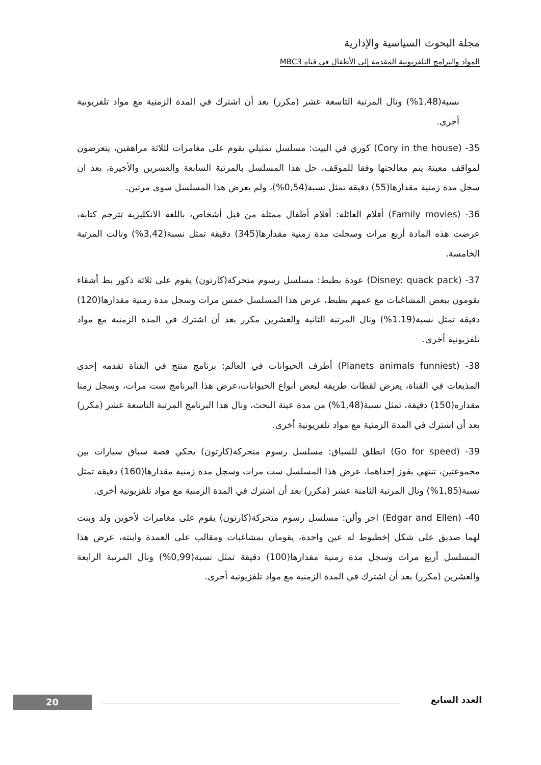مجلة البحوث السياسية والإدارية
المواد والبرامج التلفزيونية المقدمة إلى الأطفال في قناه MBC3
نسبة(1,48%) ونال المرتبة التاسعة عشر (مكرر) بعد أن اشترك في المدة الزمنية مع مواد تلفزيونية أخرى.
35- (Cory in the house) كوري في البيت: مسلسل تمثيلي يقوم على مغامرات لثلاثة مراهقين، يتعرضون لمواقف معينة يتم معالجتها وفقا للموقف، حل هذا المسلسل بالمرتبة السابعة والعشرين والأخيرة، بعد ان سجل مدة زمنية مقدارها(55) دقيقة تمثل نسبة(0,54%)، ولم يعرض هذا المسلسل سوى مرتين.
36- (Family movies) أفلام العائلة: أفلام أطفال ممثلة من قبل أشخاص، باللغة الانكليزية تترجم كتابة، عرضت هذه المادة أربع مرات وسجلت مدة زمنية مقدارها(345) دقيقة تمثل نسبة(3,42%) ونالت المرتبة الخامسة.
37- (Disney: quack pack) عودة بطبط: مسلسل رسوم متحركة(كارتون) يقوم على ثلاثة ذكور بط أشقاء يقومون ببعض المشاغبات مع عمهم بطبط، عرض هذا المسلسل خمس مرات وسجل مدة زمنية مقدارها(120) دقيقة تمثل نسبة(1.19%) ونال المرتبة الثانية والعشرين مكرر بعد أن اشترك في المدة الزمنية مع مواد تلفزيونية أخرى.
38- (Planets animals funniest) أطرف الحيوانات في العالم: برنامج منتج في القناة تقدمه إحدى المذيعات في القناة، يعرض لقطات طريفة لبعض أنواع الحيوانات،عرض هذا البرنامج ست مرات، وسجل زمنا مقداره(150) دقيقة، تمثل نسبة(1,48%) من مدة عينة البحث، ونال هذا البرنامج المرتبة التاسعة عشر (مكرر) بعد أن اشترك في المدة الزمنية مع مواد تلفزيونية أخرى.
39- (Go for speed) انطلق للسباق: مسلسل رسوم متحركة(كارتون) يحكي قصة سباق سيارات بين مجموعتين، تنتهي بفوز إحداهما، عرض هذا المسلسل ست مرات وسجل مدة زمنية مقدارها(160) دقيقة تمثل نسبة(1,85%) ونال المرتبة الثامنة عشر (مكرر) بعد أن اشترك في المدة الزمنية مع مواد تلفزيونية أخرى.
40- (Edgar and Ellen) اجر وألن: مسلسل رسوم متحركة(كارتون) يقوم على مغامرات لأخوين ولد وبنت لهما صديق على شكل إخطبوط له عين واحدة، يقومان بمشاغبات ومقالب على العمدة وابنته، عرض هذا المسلسل أربع مرات وسجل مدة زمنية مقدارها(100) دقيقة تمثل نسبة(0,99%) ونال المرتبة الرابعة والعشرين (مكرر) بعد أن اشترك في المدة الزمنية مع مواد تلفزيونية أخرى.
العدد السابع 20